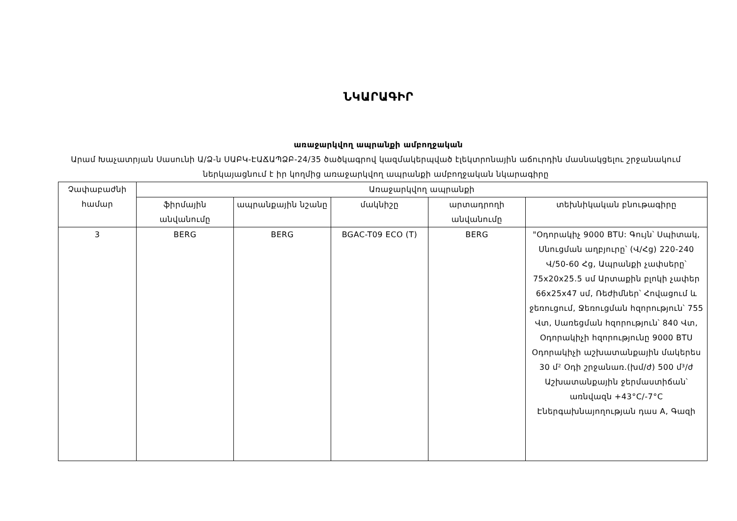ՆԿԱՐԱԳԻՐ
առաջարկվող ապրանքի ամբողջական
Արամ Խաչատրյան Սասունի Ա/Ձ-ն ՍԱԲԿ-ԷԱՃԱՊՁԲ-24/35 ծածկագրով կազմակերպված էլեկտրոնային աճուրդին մասնակցելու շրջանակում ներկայացնում է իր կողմից առաջարկվող ապրանքի ամբողջական նկարագիրը
| Չափաբաժնի համար | Առաջարկվող ապրանքի | | | | |
| --- | --- | --- | --- | --- | --- |
| | ֆիրմային անվանումը | ապրանքային նշանը | մակնիշը | արտադրողի անվանումը | տեխնիկական բնութագիրը |
| 3 | BERG | BERG | BGAC-T09 ECO (T) | BERG | "Օդորակիչ 9000 BTU: Գույն՝ Սպիտակ, Սնուցման աղբյուրը՝ (Վ/Հց) 220-240 Վ/50-60 Հց, Ապրանքի չափսերը՝ 75x20x25.5 սմ Արտաքին բլոկի չափեր 66x25x47 սմ, Ռեժիմներ՝ Հովացում և ջեռուցում, Ջեռուցման հզորություն՝ 755 Վտ, Սառեցման հզորություն՝ 840 Վտ, Օդորակիչի հզորությունը 9000 BTU Օդորակիչի աշխատանքային մակերես 30 մ² Օդի շրջանառ.(խմ/ժ) 500 մ³/ժ Աշխատանքային ջերմաստիճան՝ առնվազն +43°C/-7°C Էներգախնայողության դաս A, Գազի |